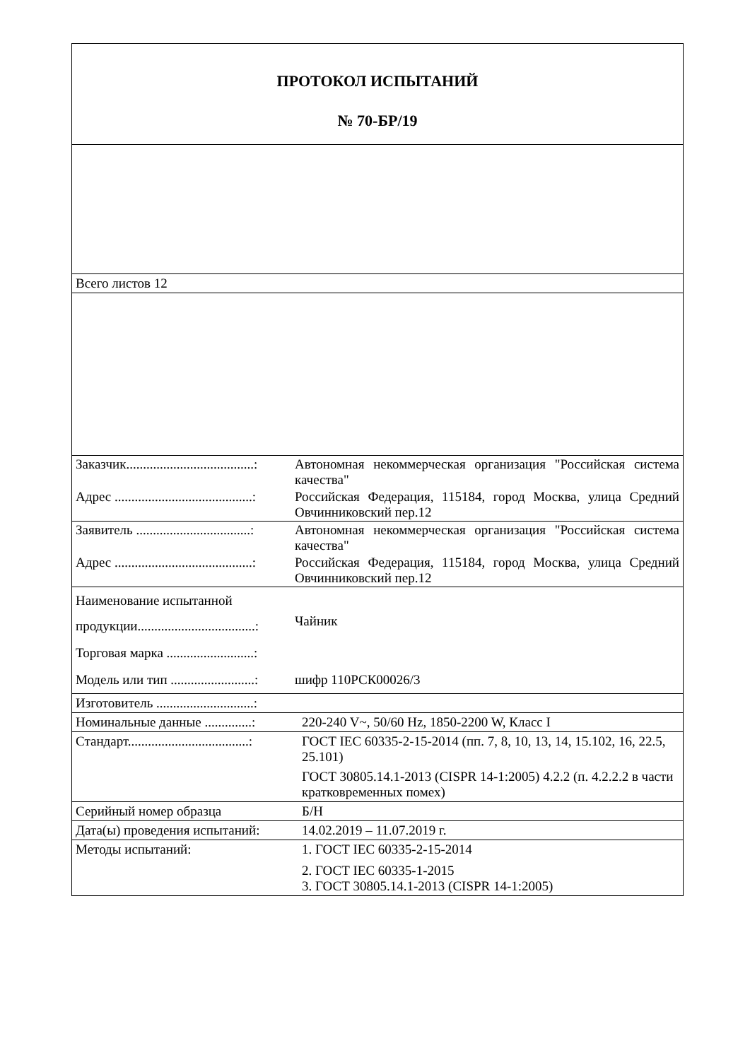| ПРОТОКОЛ ИСПЫТАНИЙ № 70-БР/19 | |
| Всего листов 12 | |
| / Заказчик......................................: / Автономная некоммерческая организация "Российская система качества" / / Адрес .........................................: / Российская Федерация, 115184, город Москва, улица Средний Овчинниковский пер.12 / | |
| / Заявитель ..................................: / Автономная некоммерческая организация "Российская система качества" / / Адрес .........................................: / Российская Федерация, 115184, город Москва, улица Средний Овчинниковский пер.12 / | |
| / Наименование испытанной продукции...................................: / Чайник / / Торговая марка ..........................: / / / Модель или тип .........................: / шифр 110РСК00026/3 / | |
| Изготовитель .............................: | |
| Номинальные данные ..............: | 220-240 V~, 50/60 Hz, 1850-2200 W, Класс I |
| Стандарт....................................: | ГОСТ IEC 60335-2-15-2014 (пп. 7, 8, 10, 13, 14, 15.102, 16, 22.5, 25.101) ГОСТ 30805.14.1-2013 (CISPR 14-1:2005) 4.2.2 (п. 4.2.2.2 в части кратковременных помех) |
| Серийный номер образца | Б/Н |
| Дата(ы) проведения испытаний: | 14.02.2019 – 11.07.2019 г. |
| Методы испытаний: | 1. ГОСТ IEC 60335-2-15-2014 2. ГОСТ IEC 60335-1-2015 3. ГОСТ 30805.14.1-2013 (CISPR 14-1:2005) |